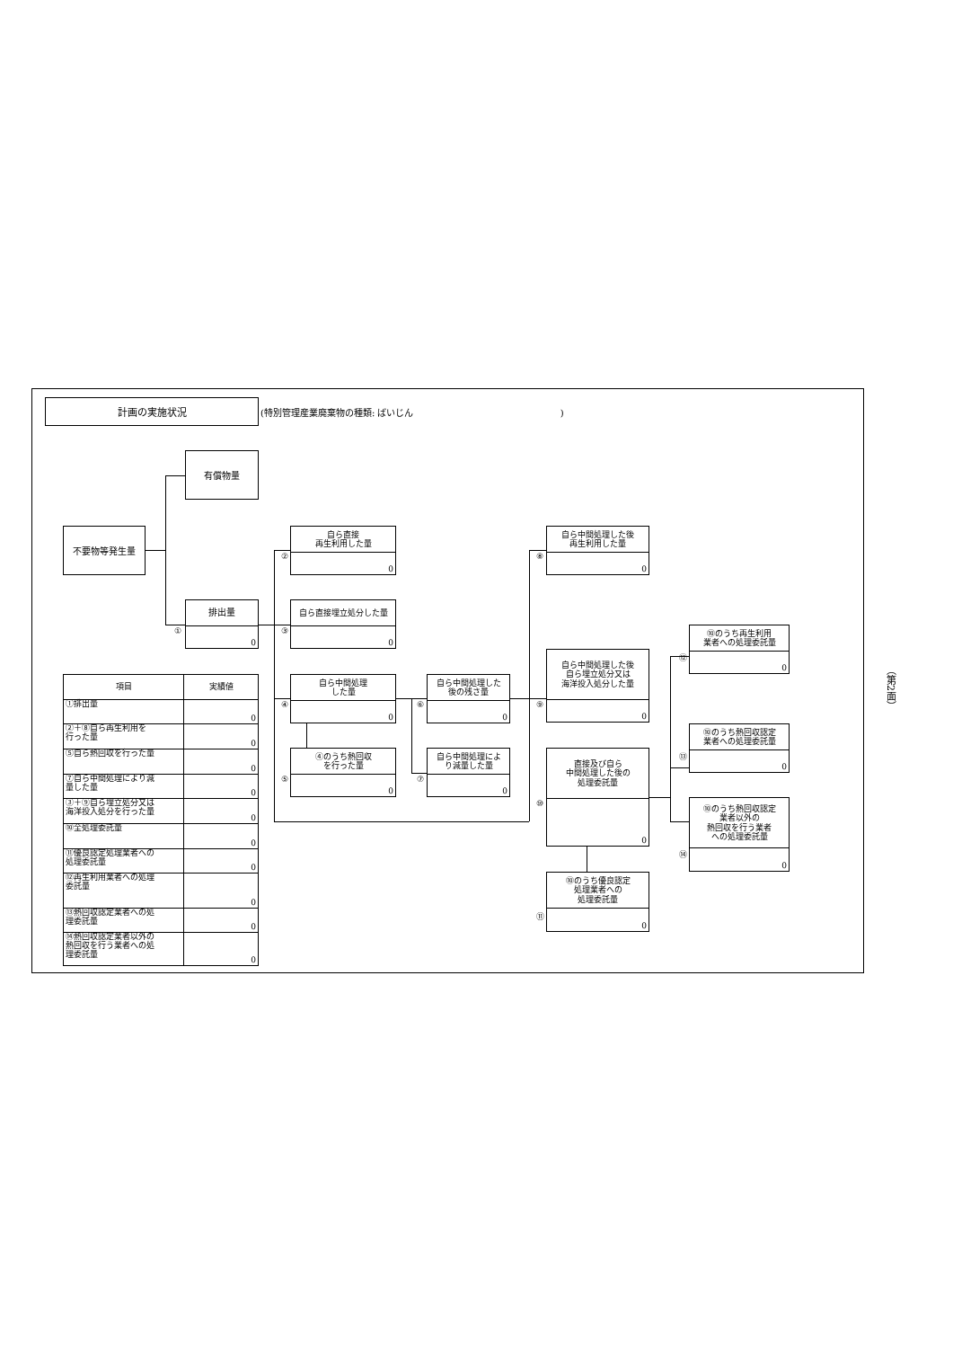計画の実施状況
(特別管理産業廃棄物の種類: ばいじん )
有償物量
不要物等発生量
①
排出量
0
②
自ら直接
再生利用した量
0
③
自ら直接埋立処分した量
0
④
自ら中間処理
した量
0
⑤
④のうち熱回収
を行った量
0
⑥
自ら中間処理した
後の残さ量
0
⑦
自ら中間処理によ
り減量した量
0
⑧
自ら中間処理した後
再生利用した量
0
⑨
自ら中間処理した後
自ら埋立処分又は
海洋投入処分した量
0
⑩
直接及び自ら
中間処理した後の
処理委託量
0
⑪
⑩のうち優良認定
処理業者への
処理委託量
0
⑫
⑩のうち再生利用
業者への処理委託量
0
⑬
⑩のうち熱回収認定
業者への処理委託量
0
⑭
⑩のうち熱回収認定
業者以外の
熱回収を行う業者
への処理委託量
0
| 項目 | 実績値 |
| --- | --- |
| ①排出量 | 0 |
| ②＋⑧自ら再生利用を 行った量 | 0 |
| ⑤自ら熱回収を行った量 | 0 |
| ⑦自ら中間処理により減 量した量 | 0 |
| ③＋⑨自ら埋立処分又は 海洋投入処分を行った量 | 0 |
| ⑩全処理委託量 | 0 |
| ⑪優良認定処理業者への 処理委託量 | 0 |
| ⑫再生利用業者への処理 委託量 | 0 |
| ⑬熱回収認定業者への処 理委託量 | 0 |
| ⑭熱回収認定業者以外の 熱回収を行う業者への処 理委託量 | 0 |
（第2面）